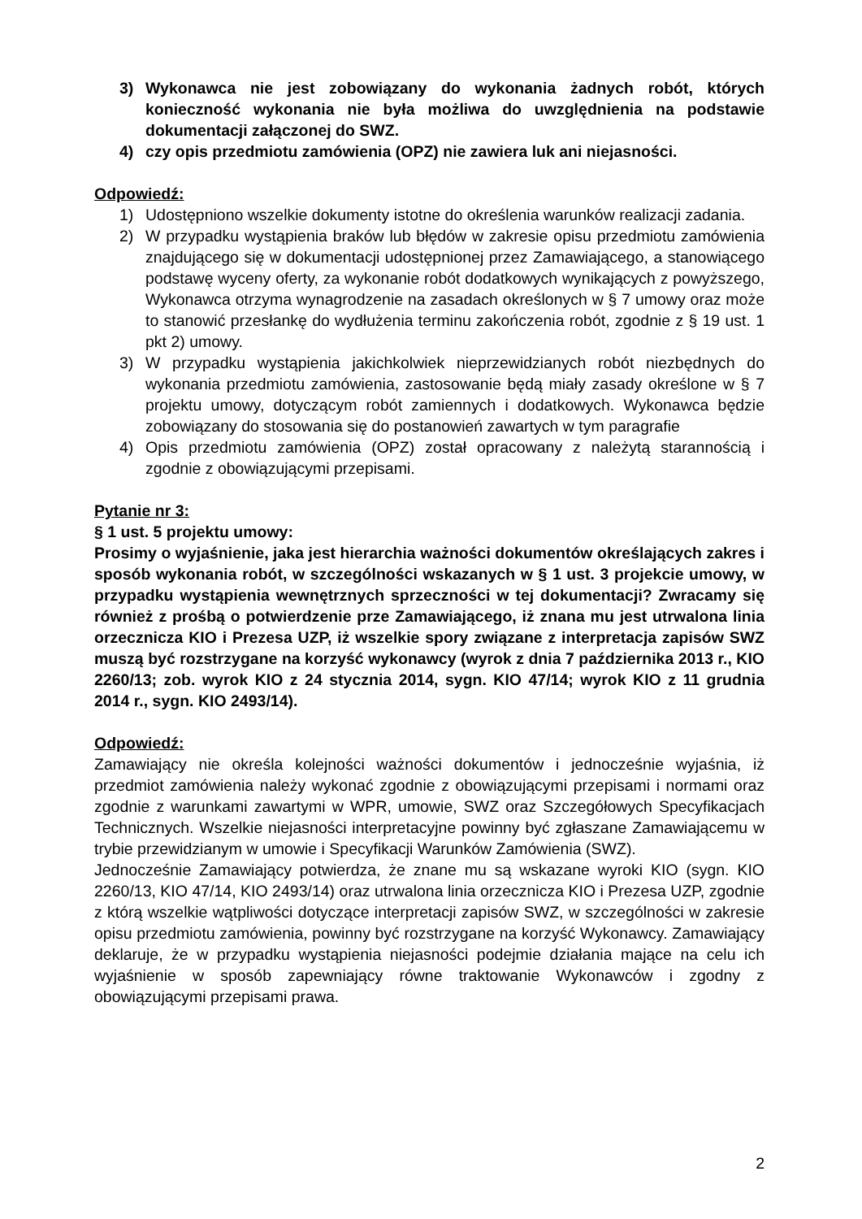3) Wykonawca nie jest zobowiązany do wykonania żadnych robót, których konieczność wykonania nie była możliwa do uwzględnienia na podstawie dokumentacji załączonej do SWZ.
4) czy opis przedmiotu zamówienia (OPZ) nie zawiera luk ani niejasności.
Odpowiedź:
1) Udostępniono wszelkie dokumenty istotne do określenia warunków realizacji zadania.
2) W przypadku wystąpienia braków lub błędów w zakresie opisu przedmiotu zamówienia znajdującego się w dokumentacji udostępnionej przez Zamawiającego, a stanowiącego podstawę wyceny oferty, za wykonanie robót dodatkowych wynikających z powyższego, Wykonawca otrzyma wynagrodzenie na zasadach określonych w § 7 umowy oraz może to stanowić przesłankę do wydłużenia terminu zakończenia robót, zgodnie z § 19 ust. 1 pkt 2) umowy.
3) W przypadku wystąpienia jakichkolwiek nieprzewidzianych robót niezbędnych do wykonania przedmiotu zamówienia, zastosowanie będą miały zasady określone w § 7 projektu umowy, dotyczącym robót zamiennych i dodatkowych. Wykonawca będzie zobowiązany do stosowania się do postanowień zawartych w tym paragrafie
4) Opis przedmiotu zamówienia (OPZ) został opracowany z należytą starannością i zgodnie z obowiązującymi przepisami.
Pytanie nr 3:
§ 1 ust. 5 projektu umowy:
Prosimy o wyjaśnienie, jaka jest hierarchia ważności dokumentów określających zakres i sposób wykonania robót, w szczególności wskazanych w § 1 ust. 3 projekcie umowy, w przypadku wystąpienia wewnętrznych sprzeczności w tej dokumentacji? Zwracamy się również z prośbą o potwierdzenie prze Zamawiającego, iż znana mu jest utrwalona linia orzecznicza KIO i Prezesa UZP, iż wszelkie spory związane z interpretacja zapisów SWZ muszą być rozstrzygane na korzyść wykonawcy (wyrok z dnia 7 października 2013 r., KIO 2260/13; zob. wyrok KIO z 24 stycznia 2014, sygn. KIO 47/14; wyrok KIO z 11 grudnia 2014 r., sygn. KIO 2493/14).
Odpowiedź:
Zamawiający nie określa kolejności ważności dokumentów i jednocześnie wyjaśnia, iż przedmiot zamówienia należy wykonać zgodnie z obowiązującymi przepisami i normami oraz zgodnie z warunkami zawartymi w WPR, umowie, SWZ oraz Szczegółowych Specyfikacjach Technicznych. Wszelkie niejasności interpretacyjne powinny być zgłaszane Zamawiającemu w trybie przewidzianym w umowie i Specyfikacji Warunków Zamówienia (SWZ).
Jednocześnie Zamawiający potwierdza, że znane mu są wskazane wyroki KIO (sygn. KIO 2260/13, KIO 47/14, KIO 2493/14) oraz utrwalona linia orzecznicza KIO i Prezesa UZP, zgodnie z którą wszelkie wątpliwości dotyczące interpretacji zapisów SWZ, w szczególności w zakresie opisu przedmiotu zamówienia, powinny być rozstrzygane na korzyść Wykonawcy. Zamawiający deklaruje, że w przypadku wystąpienia niejasności podejmie działania mające na celu ich wyjaśnienie w sposób zapewniający równe traktowanie Wykonawców i zgodny z obowiązującymi przepisami prawa.
2